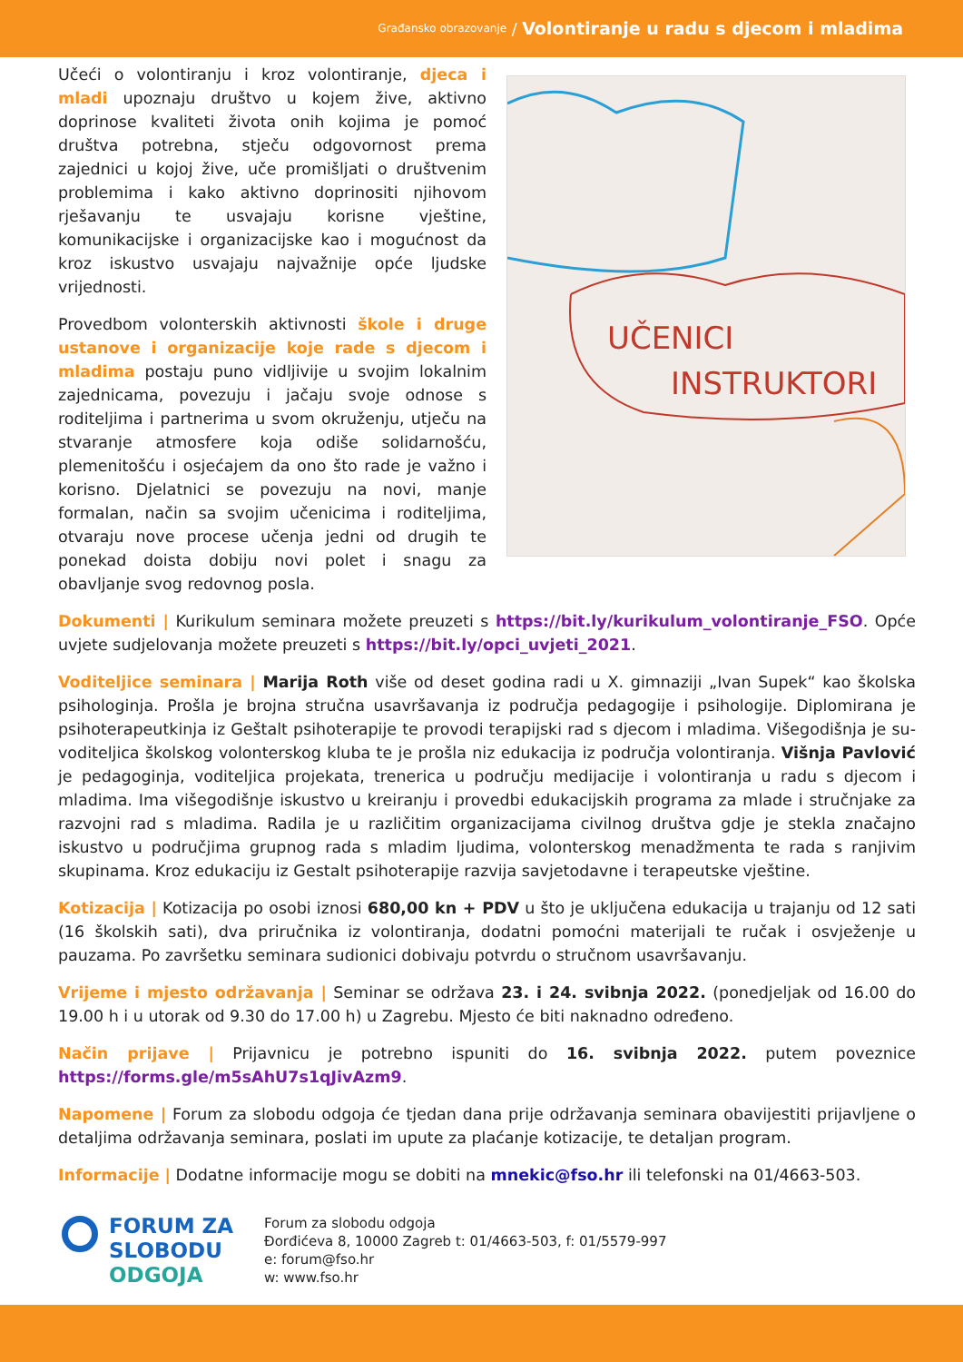Građansko obrazovanje / Volontiranje u radu s djecom i mladima
Učeći o volontiranju i kroz volontiranje, djeca i mladi upoznaju društvo u kojem žive, aktivno doprinose kvaliteti života onih kojima je pomoć društva potrebna, stječu odgovornost prema zajednici u kojoj žive, uče promišljati o društvenim problemima i kako aktivno doprinositi njihovom rješavanju te usvajaju korisne vještine, komunikacijske i organizacijske kao i mogućnost da kroz iskustvo usvajaju najvažnije opće ljudske vrijednosti.
Provedbom volonterskih aktivnosti škole i druge ustanove i organizacije koje rade s djecom i mladima postaju puno vidljivije u svojim lokalnim zajednicama, povezuju i jačaju svoje odnose s roditeljima i partnerima u svom okruženju, utječu na stvaranje atmosfere koja odiše solidarnošću, plemenitošću i osjećajem da ono što rade je važno i korisno. Djelatnici se povezuju na novi, manje formalan, način sa svojim učenicima i roditeljima, otvaraju nove procese učenja jedni od drugih te ponekad doista dobiju novi polet i snagu za obavljanje svog redovnog posla.
UČENICI
INSTRUKTORI
Dokumenti | Kurikulum seminara možete preuzeti s https://bit.ly/kurikulum_volontiranje_FSO. Opće uvjete sudjelovanja možete preuzeti s https://bit.ly/opci_uvjeti_2021.
Voditeljice seminara | Marija Roth više od deset godina radi u X. gimnaziji „Ivan Supek“ kao školska psihologinja. Prošla je brojna stručna usavršavanja iz područja pedagogije i psihologije. Diplomirana je psihoterapeutkinja iz Geštalt psihoterapije te provodi terapijski rad s djecom i mladima. Višegodišnja je su-voditeljica školskog volonterskog kluba te je prošla niz edukacija iz područja volontiranja. Višnja Pavlović je pedagoginja, voditeljica projekata, trenerica u području medijacije i volontiranja u radu s djecom i mladima. Ima višegodišnje iskustvo u kreiranju i provedbi edukacijskih programa za mlade i stručnjake za razvojni rad s mladima. Radila je u različitim organizacijama civilnog društva gdje je stekla značajno iskustvo u područjima grupnog rada s mladim ljudima, volonterskog menadžmenta te rada s ranjivim skupinama. Kroz edukaciju iz Gestalt psihoterapije razvija savjetodavne i terapeutske vještine.
Kotizacija | Kotizacija po osobi iznosi 680,00 kn + PDV u što je uključena edukacija u trajanju od 12 sati (16 školskih sati), dva priručnika iz volontiranja, dodatni pomoćni materijali te ručak i osvježenje u pauzama. Po završetku seminara sudionici dobivaju potvrdu o stručnom usavršavanju.
Vrijeme i mjesto održavanja | Seminar se održava 23. i 24. svibnja 2022. (ponedjeljak od 16.00 do 19.00 h i u utorak od 9.30 do 17.00 h) u Zagrebu. Mjesto će biti naknadno određeno.
Način prijave | Prijavnicu je potrebno ispuniti do 16. svibnja 2022. putem poveznice https://forms.gle/m5sAhU7s1qJivAzm9.
Napomene | Forum za slobodu odgoja će tjedan dana prije održavanja seminara obavijestiti prijavljene o detaljima održavanja seminara, poslati im upute za plaćanje kotizacije, te detaljan program.
Informacije | Dodatne informacije mogu se dobiti na mnekic@fso.hr ili telefonski na 01/4663-503.
FORUM ZA
SLOBODU
ODGOJA
Forum za slobodu odgoja
Đorđićeva 8, 10000 Zagreb t: 01/4663-503, f: 01/5579-997
e: forum@fso.hr
w: www.fso.hr